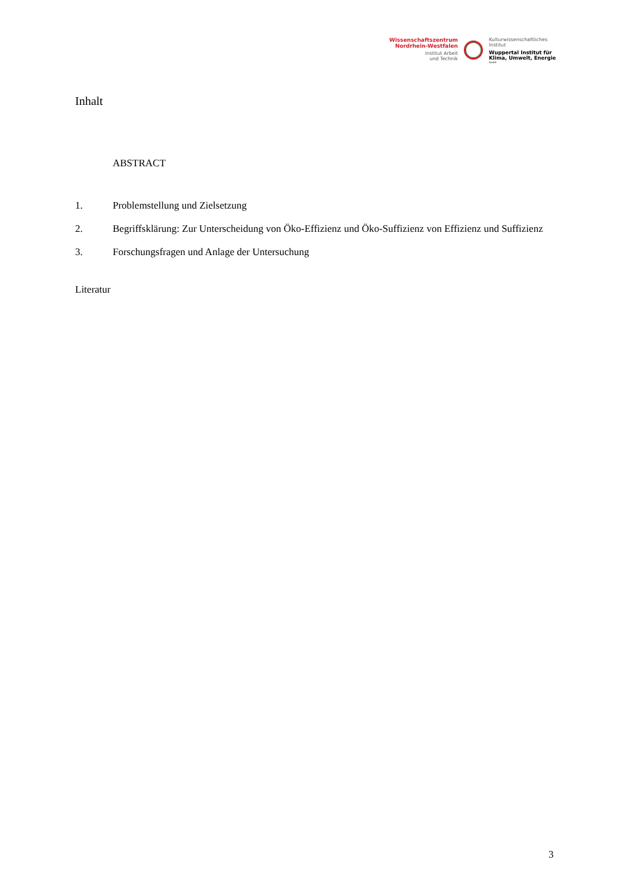Wissenschaftszentrum
Nordrhein-Westfalen
Institut Arbeit
und Technik
Kulturwissenschaftliches
Institut
Wuppertal Institut für
Klima, Umwelt, Energie
GmbH
Inhalt
ABSTRACT
1. Problemstellung und Zielsetzung
2. Begriffsklärung: Zur Unterscheidung von Öko-Effizienz und Öko-Suffizienz von Effizienz und Suffizienz
3. Forschungsfragen und Anlage der Untersuchung
Literatur
3